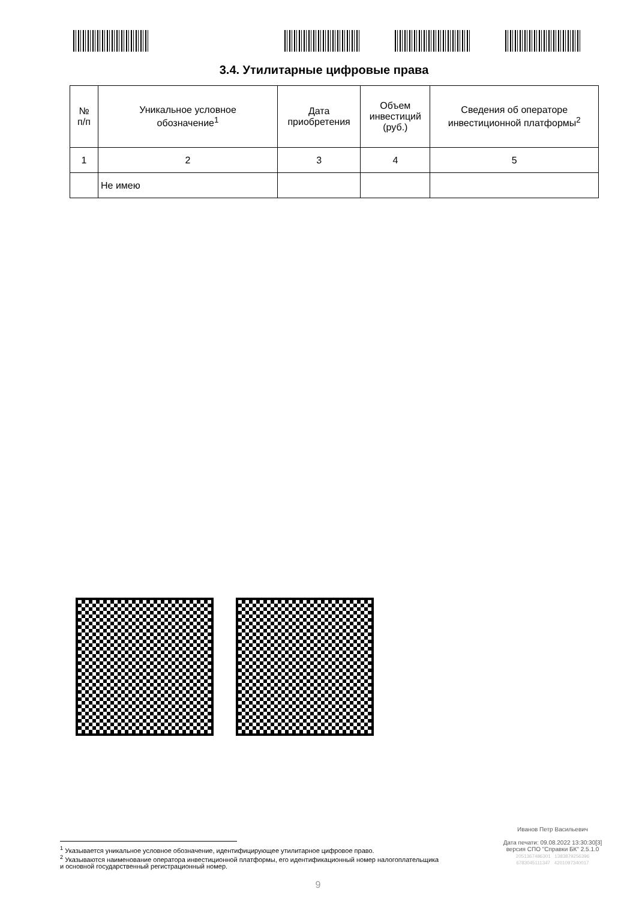3.4. Утилитарные цифровые права
| № п/п | Уникальное условное обозначение<sup>1</sup> | Дата приобретения | Объем инвестиций (руб.) | Сведения об операторе инвестиционной платформы<sup>2</sup> |
| 1 | 2 | 3 | 4 | 5 |
| | Не имею | | | |
<sup>1</sup> Указывается уникальное условное обозначение, идентифицирующее утилитарное цифровое право.
<sup>2</sup> Указываются наименование оператора инвестиционной платформы, его идентификационный номер налогоплательщика
и основной государственный регистрационный номер.
Иванов Петр Васильевич
Дата печати: 09.08.2022 13:30:30[3]
версия СПО "Справки БК" 2.5.1.0
2051367486301 1383879256396
6783045111347 4201097340017
9